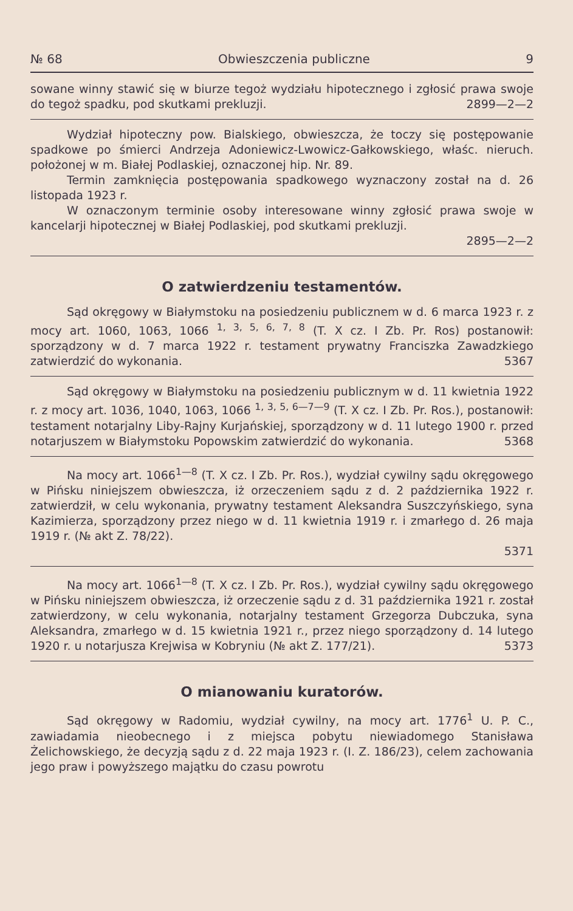№ 68 Obwieszczenia publiczne 9
sowane winny stawić się w biurze tegoż wydziału hipotecznego i zgłosić prawa swoje do tegoż spadku, pod skutkami prekluzji. 2899—2—2
Wydział hipoteczny pow. Bialskiego, obwieszcza, że toczy się postępowanie spadkowe po śmierci Andrzeja Adoniewicz-Lwowicz-Gałkowskiego, właśc. nieruch. położonej w m. Białej Podlaskiej, oznaczonej hip. Nr. 89.
Termin zamknięcia postępowania spadkowego wyznaczony został na d. 26 listopada 1923 r.
W oznaczonym terminie osoby interesowane winny zgłosić prawa swoje w kancelarji hipotecznej w Białej Podlaskiej, pod skutkami prekluzji.
2895—2—2
O zatwierdzeniu testamentów.
Sąd okręgowy w Białymstoku na posiedzeniu publicznem w d. 6 marca 1923 r. z mocy art. 1060, 1063, 1066 <sup>1, 3, 5, 6, 7, 8</sup> (T. X cz. I Zb. Pr. Ros) postanowił: sporządzony w d. 7 marca 1922 r. testament prywatny Franciszka Zawadzkiego zatwierdzić do wykonania. 5367
Sąd okręgowy w Białymstoku na posiedzeniu publicznym w d. 11 kwietnia 1922 r. z mocy art. 1036, 1040, 1063, 1066 <sup>1, 3, 5, 6—7—9</sup> (T. X cz. I Zb. Pr. Ros.), postanowił: testament notarjalny Liby-Rajny Kurjańskiej, sporządzony w d. 11 lutego 1900 r. przed notarjuszem w Białymstoku Popowskim zatwierdzić do wykonania. 5368
Na mocy art. 1066<sup>1—8</sup> (T. X cz. I Zb. Pr. Ros.), wydział cywilny sądu okręgowego w Pińsku niniejszem obwieszcza, iż orzeczeniem sądu z d. 2 października 1922 r. zatwierdził, w celu wykonania, prywatny testament Aleksandra Suszczyńskiego, syna Kazimierza, sporządzony przez niego w d. 11 kwietnia 1919 r. i zmarłego d. 26 maja 1919 r. (№ akt Z. 78/22).
5371
Na mocy art. 1066<sup>1—8</sup> (T. X cz. I Zb. Pr. Ros.), wydział cywilny sądu okręgowego w Pińsku niniejszem obwieszcza, iż orzeczenie sądu z d. 31 października 1921 r. został zatwierdzony, w celu wykonania, notarjalny testament Grzegorza Dubczuka, syna Aleksandra, zmarłego w d. 15 kwietnia 1921 r., przez niego sporządzony d. 14 lutego 1920 r. u notarjusza Krejwisa w Kobryniu (№ akt Z. 177/21). 5373
O mianowaniu kuratorów.
Sąd okręgowy w Radomiu, wydział cywilny, na mocy art. 1776<sup>1</sup> U. P. C., zawiadamia nieobecnego i z miejsca pobytu niewiadomego Stanisława Żelichowskiego, że decyzją sądu z d. 22 maja 1923 r. (I. Z. 186/23), celem zachowania jego praw i powyższego majątku do czasu powrotu